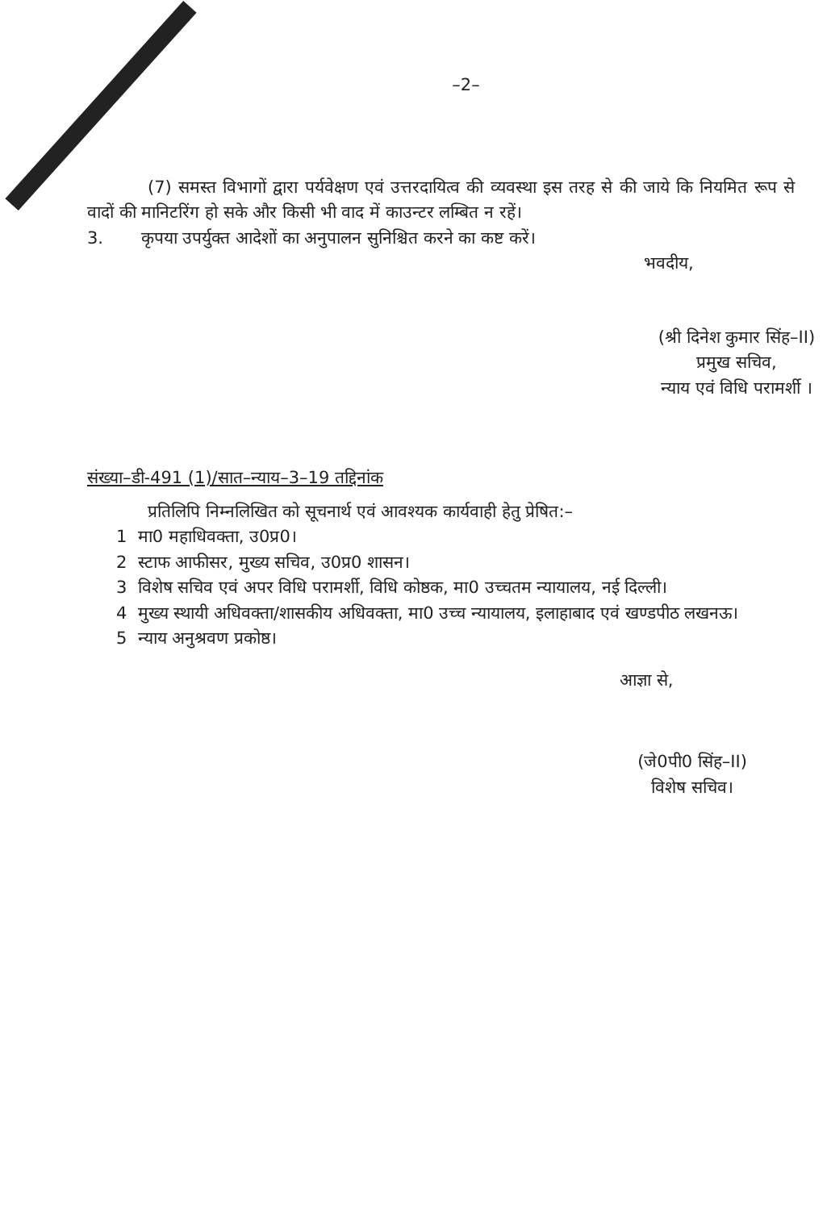–2–
(7) समस्त विभागों द्वारा पर्यवेक्षण एवं उत्तरदायित्व की व्यवस्था इस तरह से की जाये कि नियमित रूप से वादों की मानिटरिंग हो सके और किसी भी वाद में काउन्टर लम्बित न रहें।
3. कृपया उपर्युक्त आदेशों का अनुपालन सुनिश्चित करने का कष्ट करें।
भवदीय,
(श्री दिनेश कुमार सिंह–II)
प्रमुख सचिव,
न्याय एवं विधि परामर्शी ।
संख्या–डी-491 (1)/सात–न्याय–3–19 तद्दिनांक
प्रतिलिपि निम्नलिखित को सूचनार्थ एवं आवश्यक कार्यवाही हेतु प्रेषित:–
1 मा0 महाधिवक्ता, उ0प्र0।
2 स्टाफ आफीसर, मुख्य सचिव, उ0प्र0 शासन।
3 विशेष सचिव एवं अपर विधि परामर्शी, विधि कोष्ठक, मा0 उच्चतम न्यायालय, नई दिल्ली।
4 मुख्य स्थायी अधिवक्ता/शासकीय अधिवक्ता, मा0 उच्च न्यायालय, इलाहाबाद एवं खण्डपीठ लखनऊ।
5 न्याय अनुश्रवण प्रकोष्ठ।
आज्ञा से,
(जे0पी0 सिंह–II)
विशेष सचिव।